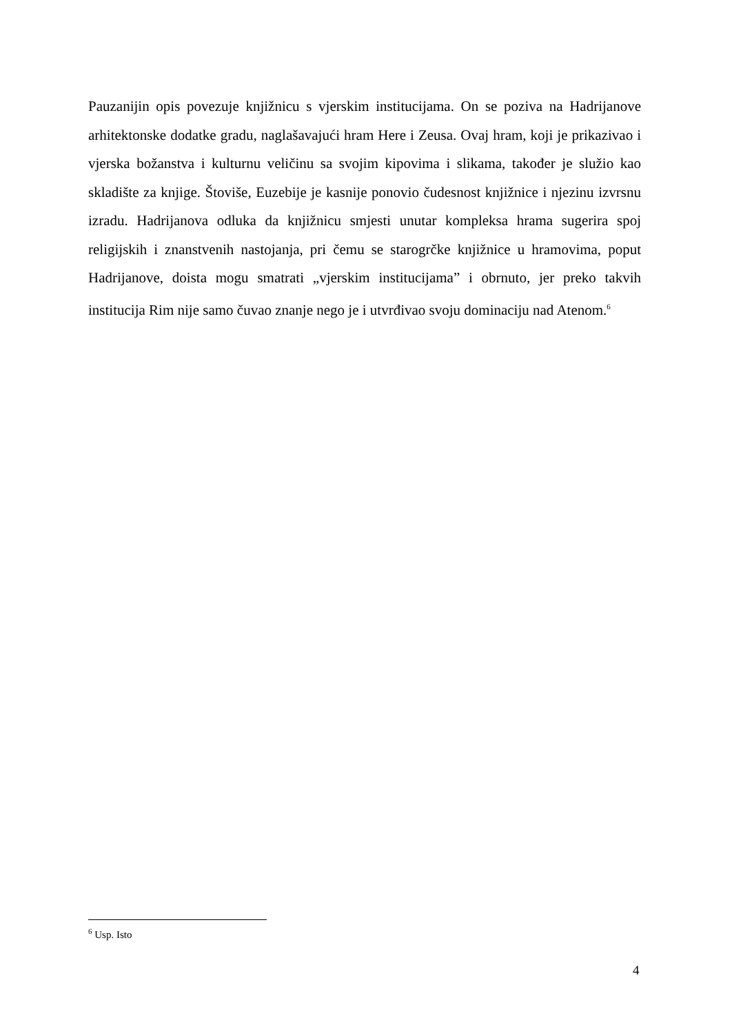Pauzanijin opis povezuje knjižnicu s vjerskim institucijama. On se poziva na Hadrijanove arhitektonske dodatke gradu, naglašavajući hram Here i Zeusa. Ovaj hram, koji je prikazivao i vjerska božanstva i kulturnu veličinu sa svojim kipovima i slikama, također je služio kao skladište za knjige. Štoviše, Euzebije je kasnije ponovio čudesnost knjižnice i njezinu izvrsnu izradu. Hadrijanova odluka da knjižnicu smjesti unutar kompleksa hrama sugerira spoj religijskih i znanstvenih nastojanja, pri čemu se starogrčke knjižnice u hramovima, poput Hadrijanove, doista mogu smatrati „vjerskim institucijama” i obrnuto, jer preko takvih institucija Rim nije samo čuvao znanje nego je i utvrđivao svoju dominaciju nad Atenom.<sup>6</sup>
<sup>6</sup> Usp. Isto
4